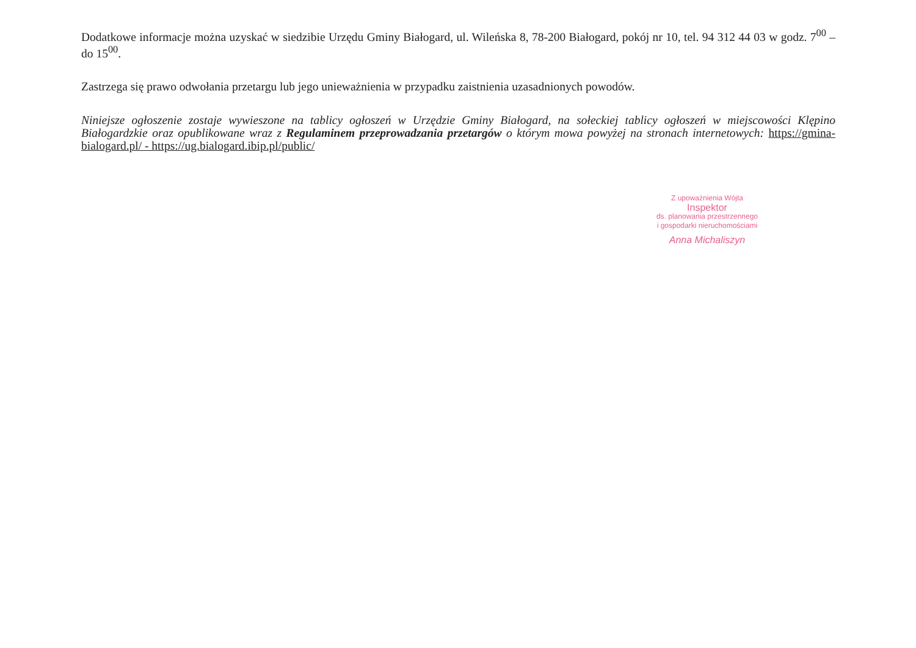Dodatkowe informacje można uzyskać w siedzibie Urzędu Gminy Białogard, ul. Wileńska 8, 78-200 Białogard, pokój nr 10, tel. 94 312 44 03 w godz. 7<sup>00</sup> – do 15<sup>00</sup>.
Zastrzega się prawo odwołania przetargu lub jego unieważnienia w przypadku zaistnienia uzasadnionych powodów.
Niniejsze ogłoszenie zostaje wywieszone na tablicy ogłoszeń w Urzędzie Gminy Białogard, na sołeckiej tablicy ogłoszeń w miejscowości Klępino Białogardzkie oraz opublikowane wraz z Regulaminem przeprowadzania przetargów o którym mowa powyżej na stronach internetowych: https://gmina-bialogard.pl/ - https://ug.bialogard.ibip.pl/public/
Z upoważnienia Wójta
Inspektor
ds. planowania przestrzennego
i gospodarki nieruchomościami
Anna Michaliszyn